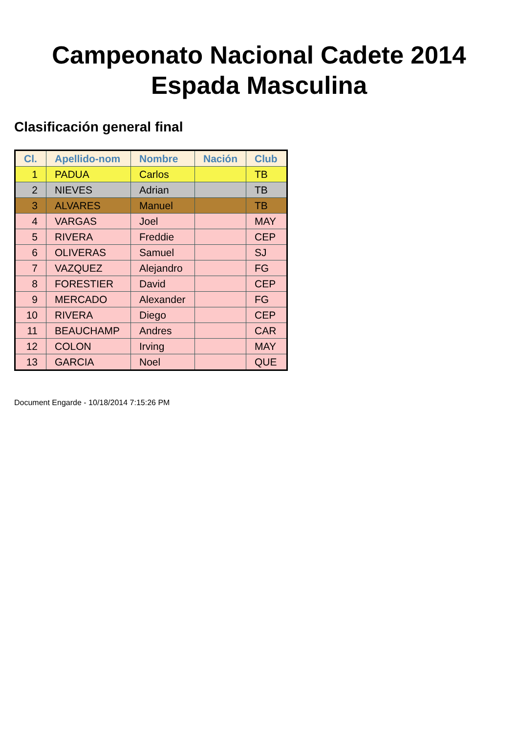Campeonato Nacional Cadete 2014
Espada Masculina
Clasificación general final
| Cl. | Apellido-nom | Nombre | Nación | Club |
| --- | --- | --- | --- | --- |
| 1 | PADUA | Carlos | | TB |
| 2 | NIEVES | Adrian | | TB |
| 3 | ALVARES | Manuel | | TB |
| 4 | VARGAS | Joel | | MAY |
| 5 | RIVERA | Freddie | | CEP |
| 6 | OLIVERAS | Samuel | | SJ |
| 7 | VAZQUEZ | Alejandro | | FG |
| 8 | FORESTIER | David | | CEP |
| 9 | MERCADO | Alexander | | FG |
| 10 | RIVERA | Diego | | CEP |
| 11 | BEAUCHAMP | Andres | | CAR |
| 12 | COLON | Irving | | MAY |
| 13 | GARCIA | Noel | | QUE |
Document Engarde - 10/18/2014 7:15:26 PM